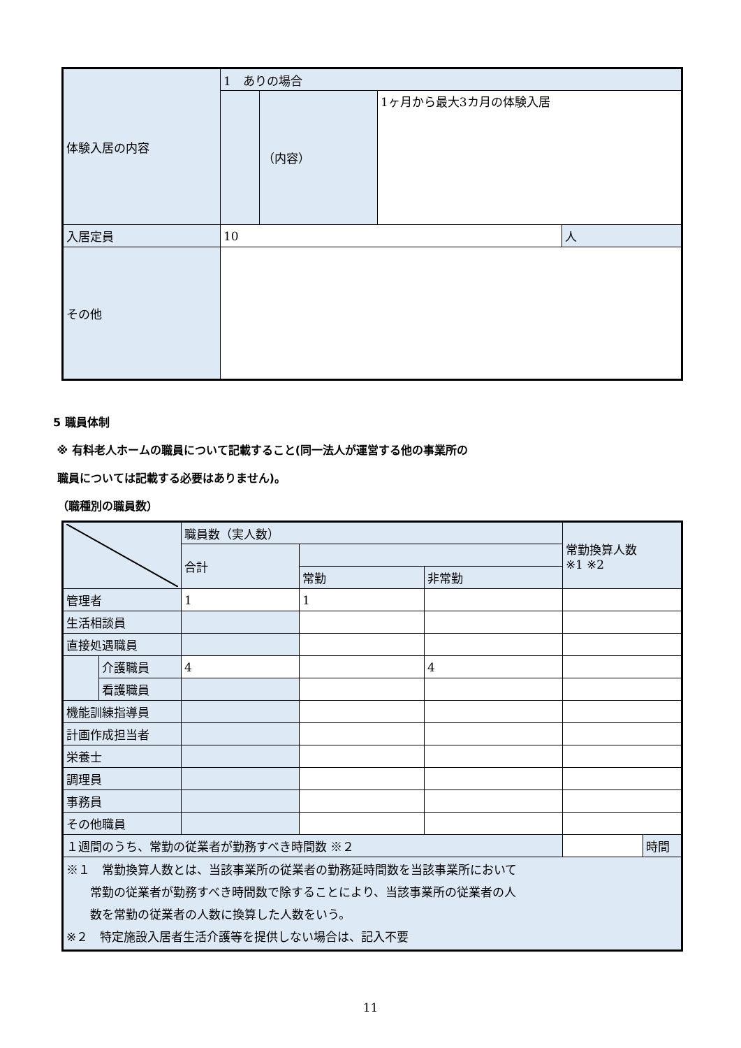| 体験入居の内容 | 1 ありの場合 | | | |
| | | （内容） | 1ヶ月から最大3カ月の体験入居 | |
| 入居定員 | 10 | | | 人 |
| その他 | | | | |
5 職員体制
※ 有料老人ホームの職員について記載すること(同一法人が運営する他の事業所の
職員については記載する必要はありません)。
（職種別の職員数）
| | | 職員数（実人数） | | | 常勤換算人数 ※1 ※2 | |
| | | 合計 | | | | |
| | | | 常勤 | 非常勤 | | |
| 管理者 | | 1 | 1 | | | |
| 生活相談員 | | | | | | |
| 直接処遇職員 | | | | | | |
| | 介護職員 | 4 | | 4 | | |
| | 看護職員 | | | | | |
| 機能訓練指導員 | | | | | | |
| 計画作成担当者 | | | | | | |
| 栄養士 | | | | | | |
| 調理員 | | | | | | |
| 事務員 | | | | | | |
| その他職員 | | | | | | |
| １週間のうち、常勤の従業者が勤務すべき時間数 ※２ | | | | | | 時間 |
| ※１ 常勤換算人数とは、当該事業所の従業者の勤務延時間数を当該事業所において 常勤の従業者が勤務すべき時間数で除することにより、当該事業所の従業者の人 数を常勤の従業者の人数に換算した人数をいう。 ※２ 特定施設入居者生活介護等を提供しない場合は、記入不要 | | | | | | |
11